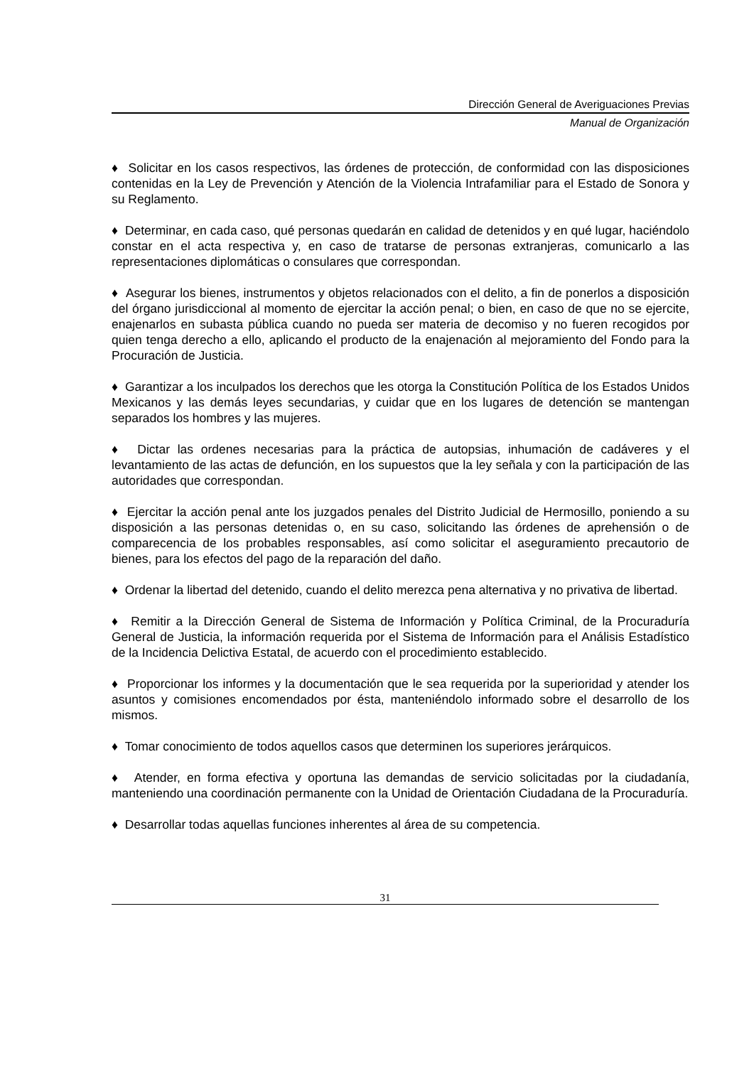Dirección General de Averiguaciones Previas
Manual de Organización
♦ Solicitar en los casos respectivos, las órdenes de protección, de conformidad con las disposiciones contenidas en la Ley de Prevención y Atención de la Violencia Intrafamiliar para el Estado de Sonora y su Reglamento.
♦ Determinar, en cada caso, qué personas quedarán en calidad de detenidos y en qué lugar, haciéndolo constar en el acta respectiva y, en caso de tratarse de personas extranjeras, comunicarlo a las representaciones diplomáticas o consulares que correspondan.
♦ Asegurar los bienes, instrumentos y objetos relacionados con el delito, a fin de ponerlos a disposición del órgano jurisdiccional al momento de ejercitar la acción penal; o bien, en caso de que no se ejercite, enajenarlos en subasta pública cuando no pueda ser materia de decomiso y no fueren recogidos por quien tenga derecho a ello, aplicando el producto de la enajenación al mejoramiento del Fondo para la Procuración de Justicia.
♦ Garantizar a los inculpados los derechos que les otorga la Constitución Política de los Estados Unidos Mexicanos y las demás leyes secundarias, y cuidar que en los lugares de detención se mantengan separados los hombres y las mujeres.
♦ Dictar las ordenes necesarias para la práctica de autopsias, inhumación de cadáveres y el levantamiento de las actas de defunción, en los supuestos que la ley señala y con la participación de las autoridades que correspondan.
♦ Ejercitar la acción penal ante los juzgados penales del Distrito Judicial de Hermosillo, poniendo a su disposición a las personas detenidas o, en su caso, solicitando las órdenes de aprehensión o de comparecencia de los probables responsables, así como solicitar el aseguramiento precautorio de bienes, para los efectos del pago de la reparación del daño.
♦ Ordenar la libertad del detenido, cuando el delito merezca pena alternativa y no privativa de libertad.
♦ Remitir a la Dirección General de Sistema de Información y Política Criminal, de la Procuraduría General de Justicia, la información requerida por el Sistema de Información para el Análisis Estadístico de la Incidencia Delictiva Estatal, de acuerdo con el procedimiento establecido.
♦ Proporcionar los informes y la documentación que le sea requerida por la superioridad y atender los asuntos y comisiones encomendados por ésta, manteniéndolo informado sobre el desarrollo de los mismos.
♦ Tomar conocimiento de todos aquellos casos que determinen los superiores jerárquicos.
♦ Atender, en forma efectiva y oportuna las demandas de servicio solicitadas por la ciudadanía, manteniendo una coordinación permanente con la Unidad de Orientación Ciudadana de la Procuraduría.
♦ Desarrollar todas aquellas funciones inherentes al área de su competencia.
31